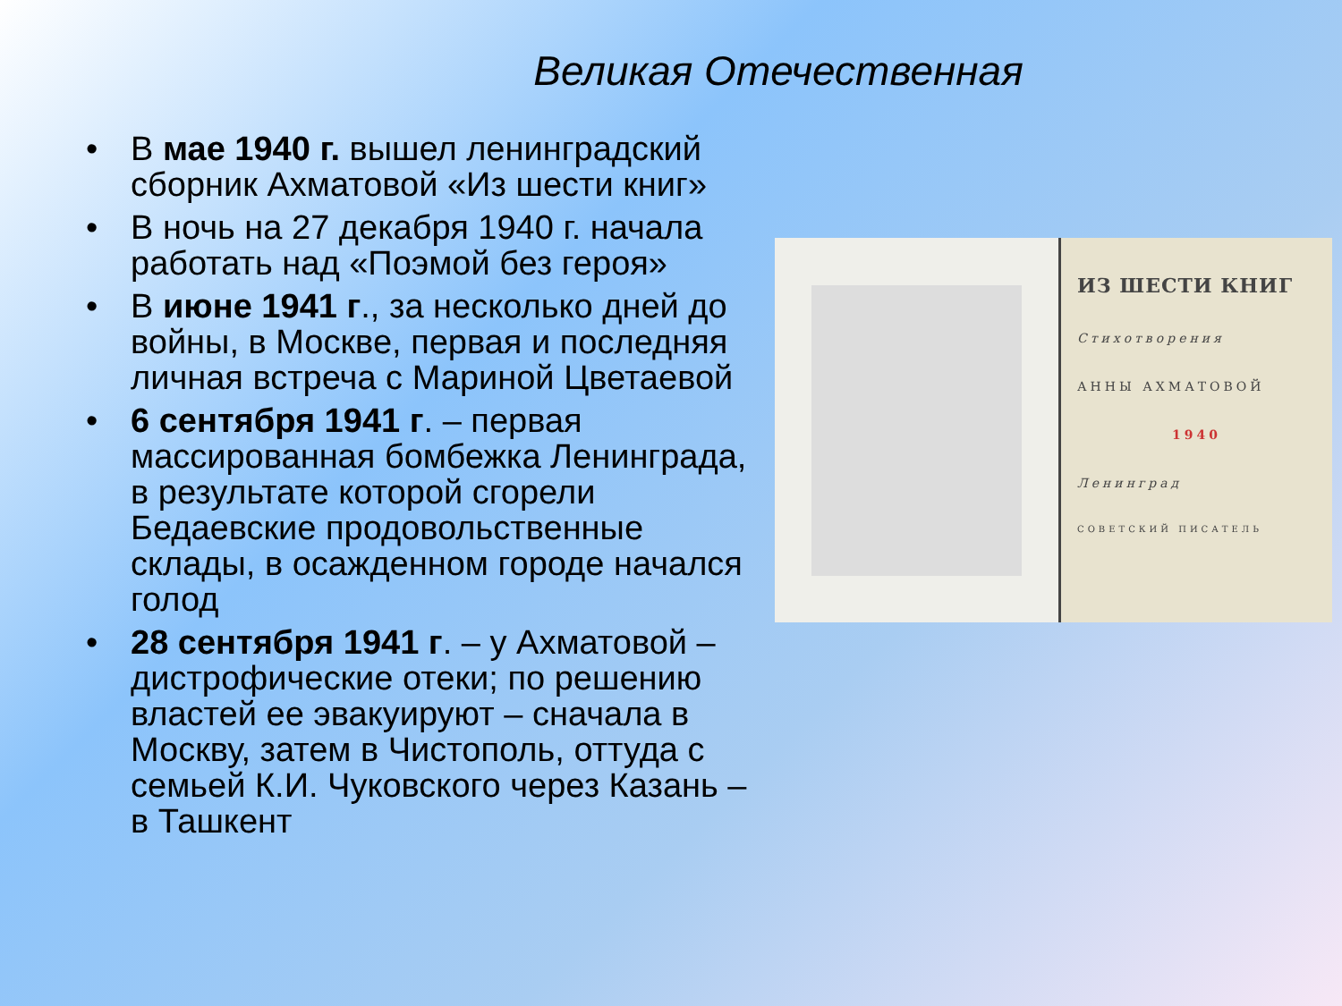Великая Отечественная
• В мае 1940 г. вышел ленинградский сборник Ахматовой «Из шести книг»
• В ночь на 27 декабря 1940 г. начала работать над «Поэмой без героя»
• В июне 1941 г., за несколько дней до войны, в Москве, первая и последняя личная встреча с Мариной Цветаевой
• 6 сентября 1941 г. – первая массированная бомбежка Ленинграда, в результате которой сгорели Бедаевские продовольственные склады, в осажденном городе начался голод
• 28 сентября 1941 г. – у Ахматовой – дистрофические отеки; по решению властей ее эвакуируют – сначала в Москву, затем в Чистополь, оттуда с семьей К.И. Чуковского через Казань – в Ташкент
ИЗ ШЕСТИ КНИГ
Стихотворения
АННЫ АХМАТОВОЙ
1940
Ленинград
СОВЕТСКИЙ ПИСАТЕЛЬ